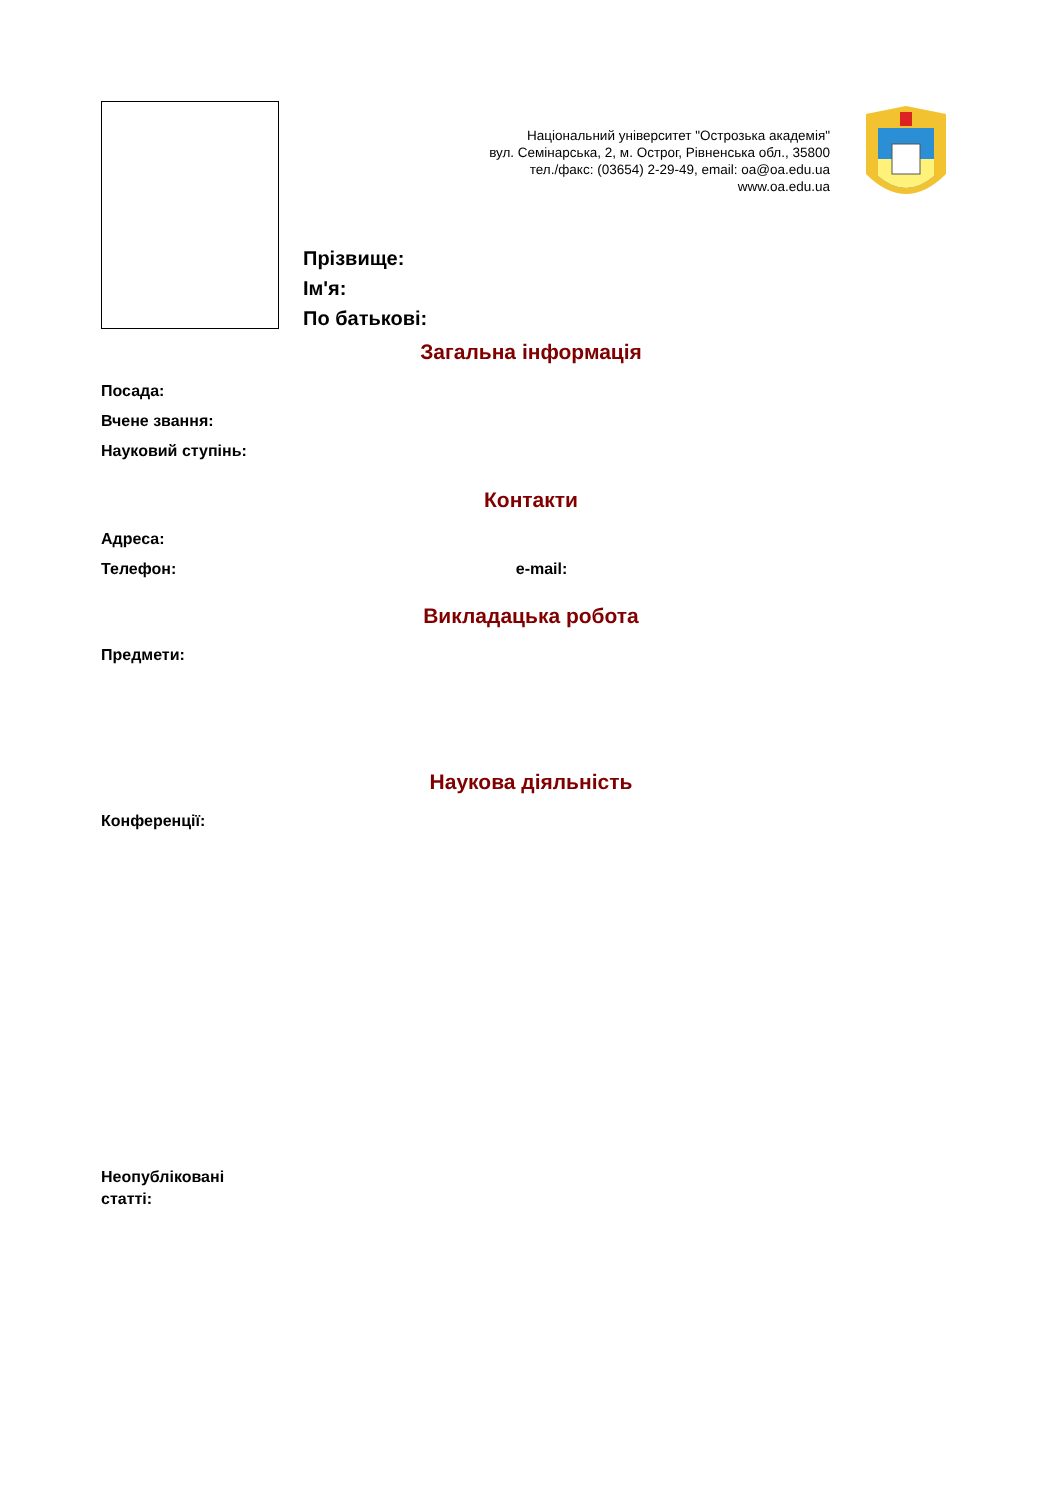Національний університет "Острозька академія"
вул. Семінарська, 2, м. Острог, Рівненська обл., 35800
тел./факс: (03654) 2-29-49, email: oa@oa.edu.ua
www.oa.edu.ua
Прізвище:
Ім'я:
По батькові:
Загальна інформація
Посада:
Вчене звання:
Науковий ступінь:
Контакти
Адреса:
Телефон: e-mail:
Викладацька робота
Предмети:
Наукова діяльність
Конференції:
Неопубліковані
статті: